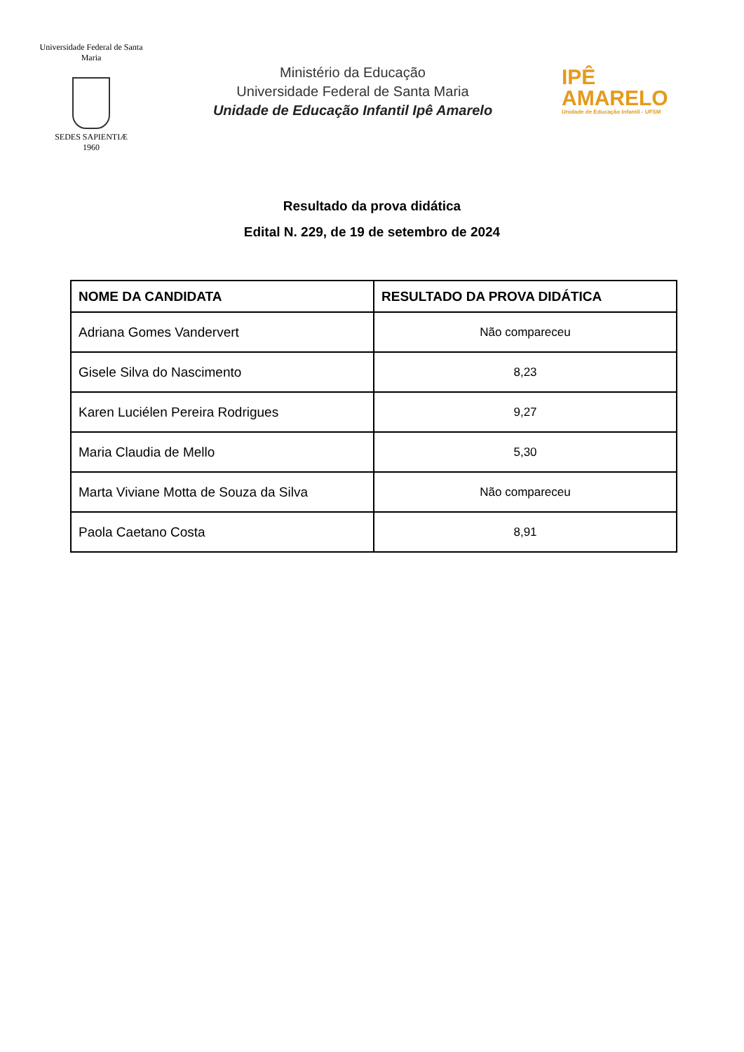Universidade Federal de Santa Maria
SEDES SAPIENTIÆ
1960
Ministério da Educação
Universidade Federal de Santa Maria
Unidade de Educação Infantil Ipê Amarelo
IPÊ
AMARELO
Unidade de Educação Infantil - UFSM
Resultado da prova didática
Edital N. 229, de 19 de setembro de 2024
| NOME DA CANDIDATA | RESULTADO DA PROVA DIDÁTICA |
| --- | --- |
| Adriana Gomes Vandervert | Não compareceu |
| Gisele Silva do Nascimento | 8,23 |
| Karen Luciélen Pereira Rodrigues | 9,27 |
| Maria Claudia de Mello | 5,30 |
| Marta Viviane Motta de Souza da Silva | Não compareceu |
| Paola Caetano Costa | 8,91 |